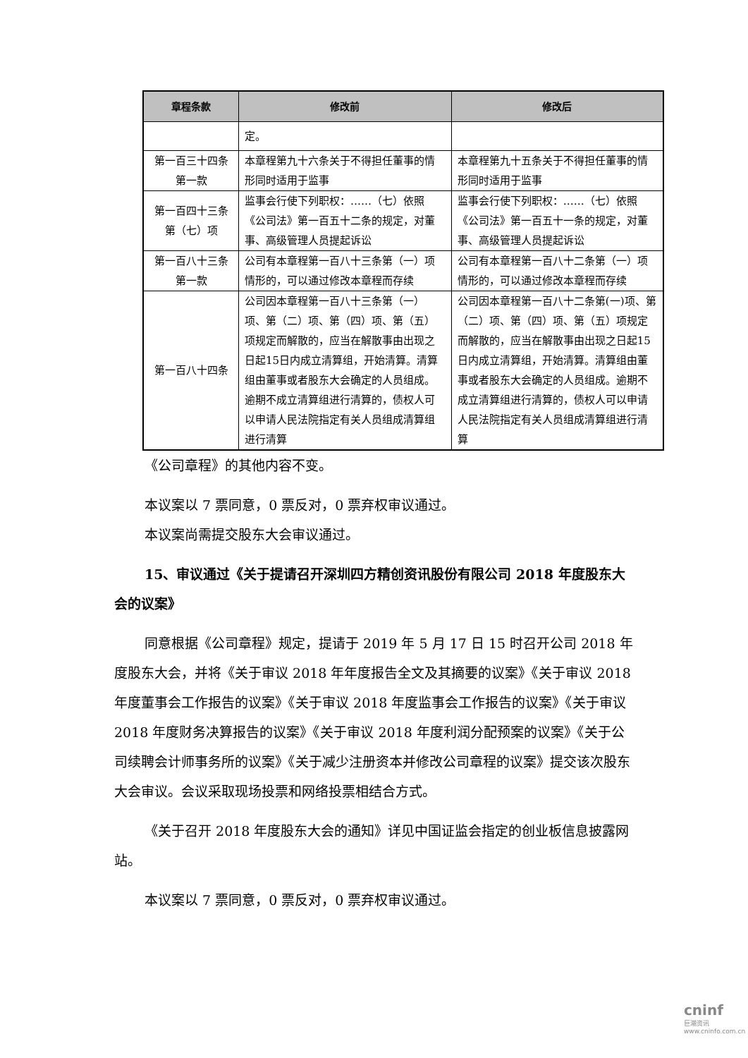| 章程条款 | 修改前 | 修改后 |
| --- | --- | --- |
| | 定。 | |
| 第一百三十四条 第一款 | 本章程第九十六条关于不得担任董事的情形同时适用于监事 | 本章程第九十五条关于不得担任董事的情形同时适用于监事 |
| 第一百四十三条 第（七）项 | 监事会行使下列职权：……（七）依照《公司法》第一百五十二条的规定，对董事、高级管理人员提起诉讼 | 监事会行使下列职权：……（七）依照《公司法》第一百五十一条的规定，对董事、高级管理人员提起诉讼 |
| 第一百八十三条 第一款 | 公司有本章程第一百八十三条第（一）项情形的，可以通过修改本章程而存续 | 公司有本章程第一百八十二条第（一）项情形的，可以通过修改本章程而存续 |
| 第一百八十四条 | 公司因本章程第一百八十三条第（一）项、第（二）项、第（四）项、第（五）项规定而解散的，应当在解散事由出现之日起15日内成立清算组，开始清算。清算组由董事或者股东大会确定的人员组成。逾期不成立清算组进行清算的，债权人可以申请人民法院指定有关人员组成清算组进行清算 | 公司因本章程第一百八十二条第(一)项、第（二）项、第（四）项、第（五）项规定而解散的，应当在解散事由出现之日起15 日内成立清算组，开始清算。清算组由董事或者股东大会确定的人员组成。逾期不成立清算组进行清算的，债权人可以申请人民法院指定有关人员组成清算组进行清算 |
《公司章程》的其他内容不变。
本议案以 7 票同意，0 票反对，0 票弃权审议通过。
本议案尚需提交股东大会审议通过。
15、审议通过《关于提请召开深圳四方精创资讯股份有限公司 2018 年度股东大会的议案》
同意根据《公司章程》规定，提请于 2019 年 5 月 17 日 15 时召开公司 2018 年度股东大会，并将《关于审议 2018 年年度报告全文及其摘要的议案》《关于审议 2018 年度董事会工作报告的议案》《关于审议 2018 年度监事会工作报告的议案》《关于审议 2018 年度财务决算报告的议案》《关于审议 2018 年度利润分配预案的议案》《关于公司续聘会计师事务所的议案》《关于减少注册资本并修改公司章程的议案》提交该次股东大会审议。会议采取现场投票和网络投票相结合方式。
《关于召开 2018 年度股东大会的通知》详见中国证监会指定的创业板信息披露网站。
本议案以 7 票同意，0 票反对，0 票弃权审议通过。
cninf
巨潮资讯 www.cninfo.com.cn